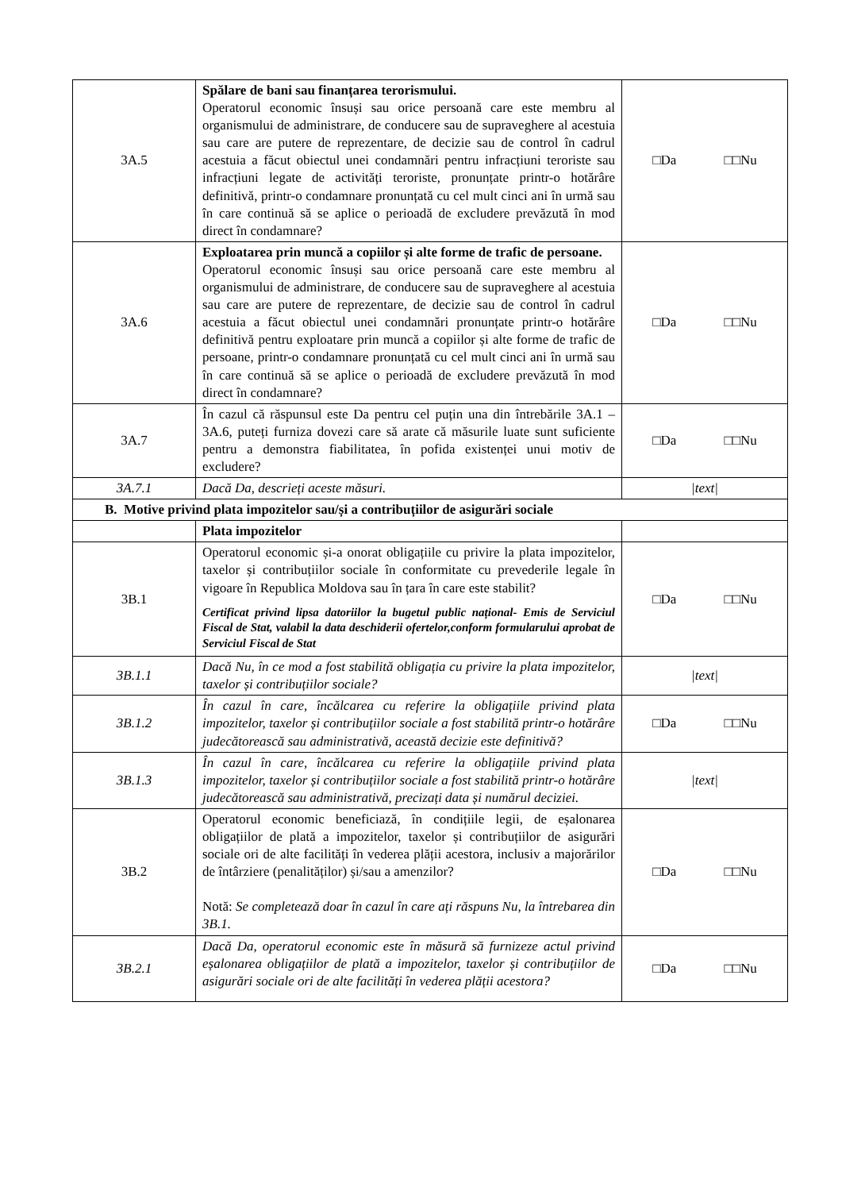| 3A.5 | Spălare de bani sau finanțarea terorismului. Operatorul economic însuși sau orice persoană care este membru al organismului de administrare, de conducere sau de supraveghere al acestuia sau care are putere de reprezentare, de decizie sau de control în cadrul acestuia a făcut obiectul unei condamnări pentru infracțiuni teroriste sau infracțiuni legate de activități teroriste, pronunțate printr-o hotărâre definitivă, printr-o condamnare pronunțată cu cel mult cinci ani în urmă sau în care continuă să se aplice o perioadă de excludere prevăzută în mod direct în condamnare? | □Da □□Nu |
| 3A.6 | Exploatarea prin muncă a copiilor și alte forme de trafic de persoane. Operatorul economic însuși sau orice persoană care este membru al organismului de administrare, de conducere sau de supraveghere al acestuia sau care are putere de reprezentare, de decizie sau de control în cadrul acestuia a făcut obiectul unei condamnări pronunțate printr-o hotărâre definitivă pentru exploatare prin muncă a copiilor și alte forme de trafic de persoane, printr-o condamnare pronunțată cu cel mult cinci ani în urmă sau în care continuă să se aplice o perioadă de excludere prevăzută în mod direct în condamnare? | □Da □□Nu |
| 3A.7 | În cazul că răspunsul este Da pentru cel puțin una din întrebările 3A.1 – 3A.6, puteți furniza dovezi care să arate că măsurile luate sunt suficiente pentru a demonstra fiabilitatea, în pofida existenței unui motiv de excludere? | □Da □□Nu |
| 3A.7.1 | Dacă Da, descrieți aceste măsuri. | /text/ |
| B. Motive privind plata impozitelor sau/și a contribuțiilor de asigurări sociale | | |
| | Plata impozitelor | |
| 3B.1 | Operatorul economic și-a onorat obligațiile cu privire la plata impozitelor, taxelor și contribuțiilor sociale în conformitate cu prevederile legale în vigoare în Republica Moldova sau în țara în care este stabilit? Certificat privind lipsa datoriilor la bugetul public național- Emis de Serviciul Fiscal de Stat, valabil la data deschiderii ofertelor,conform formularului aprobat de Serviciul Fiscal de Stat | □Da □□Nu |
| 3B.1.1 | Dacă Nu, în ce mod a fost stabilită obligația cu privire la plata impozitelor, taxelor și contribuțiilor sociale? | /text/ |
| 3B.1.2 | În cazul în care, încălcarea cu referire la obligațiile privind plata impozitelor, taxelor și contribuțiilor sociale a fost stabilită printr-o hotărâre judecătorească sau administrativă, această decizie este definitivă? | □Da □□Nu |
| 3B.1.3 | În cazul în care, încălcarea cu referire la obligațiile privind plata impozitelor, taxelor și contribuțiilor sociale a fost stabilită printr-o hotărâre judecătorească sau administrativă, precizați data și numărul deciziei. | /text/ |
| 3B.2 | Operatorul economic beneficiază, în condițiile legii, de eșalonarea obligațiilor de plată a impozitelor, taxelor și contribuțiilor de asigurări sociale ori de alte facilități în vederea plății acestora, inclusiv a majorărilor de întârziere (penalităților) și/sau a amenzilor? Notă: Se completează doar în cazul în care ați răspuns Nu, la întrebarea din 3B.1. | □Da □□Nu |
| 3B.2.1 | Dacă Da, operatorul economic este în măsură să furnizeze actul privind eșalonarea obligațiilor de plată a impozitelor, taxelor și contribuțiilor de asigurări sociale ori de alte facilități în vederea plății acestora? | □Da □□Nu |